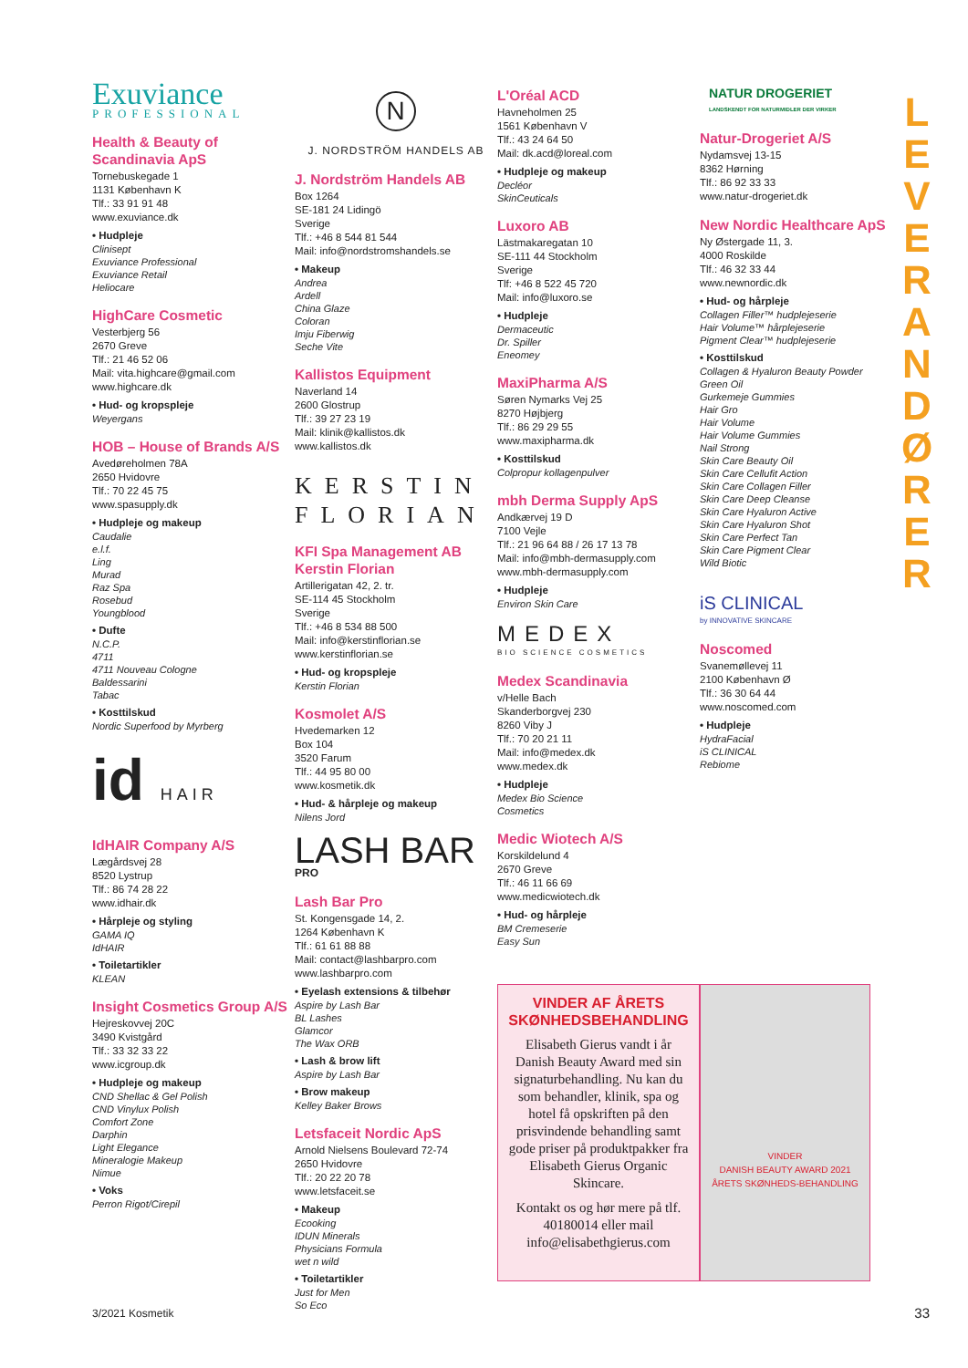Exuviance
PROFESSIONAL
Health & Beauty of Scandinavia ApS
Tornebuskegade 1
1131 København K
Tlf.: 33 91 91 48
www.exuviance.dk
• Hudpleje
Clinisept
Exuviance Professional
Exuviance Retail
Heliocare
HighCare Cosmetic
Vesterbjerg 56
2670 Greve
Tlf.: 21 46 52 06
Mail: vita.highcare@gmail.com
www.highcare.dk
• Hud- og kropspleje
Weyergans
HOB – House of Brands A/S
Avedøreholmen 78A
2650 Hvidovre
Tlf.: 70 22 45 75
www.spasupply.dk
• Hudpleje og makeup
Caudalie
e.l.f.
Ling
Murad
Raz Spa
Rosebud
Youngblood
• Dufte
N.C.P.
4711
4711 Nouveau Cologne
Baldessarini
Tabac
• Kosttilskud
Nordic Superfood by Myrberg
id HAIR
IdHAIR Company A/S
Lægårdsvej 28
8520 Lystrup
Tlf.: 86 74 28 22
www.idhair.dk
• Hårpleje og styling
GAMA IQ
IdHAIR
• Toiletartikler
KLEAN
Insight Cosmetics Group A/S
Hejreskovvej 20C
3490 Kvistgård
Tlf.: 33 32 33 22
www.icgroup.dk
• Hudpleje og makeup
CND Shellac & Gel Polish
CND Vinylux Polish
Comfort Zone
Darphin
Light Elegance
Mineralogie Makeup
Nimue
• Voks
Perron Rigot/Cirepil
N
J. NORDSTRÖM HANDELS AB
J. Nordström Handels AB
Box 1264
SE-181 24 Lidingö
Sverige
Tlf.: +46 8 544 81 544
Mail: info@nordstromshandels.se
• Makeup
Andrea
Ardell
China Glaze
Coloran
Imju Fiberwig
Seche Vite
Kallistos Equipment
Naverland 14
2600 Glostrup
Tlf.: 39 27 23 19
Mail: klinik@kallistos.dk
www.kallistos.dk
KERSTIN
FLORIAN
KFI Spa Management AB Kerstin Florian
Artillerigatan 42, 2. tr.
SE-114 45 Stockholm
Sverige
Tlf.: +46 8 534 88 500
Mail: info@kerstinflorian.se
www.kerstinflorian.se
• Hud- og kropspleje
Kerstin Florian
Kosmolet A/S
Hvedemarken 12
Box 104
3520 Farum
Tlf.: 44 95 80 00
www.kosmetik.dk
• Hud- & hårpleje og makeup
Nilens Jord
LASH BAR PRO
Lash Bar Pro
St. Kongensgade 14, 2.
1264 København K
Tlf.: 61 61 88 88
Mail: contact@lashbarpro.com
www.lashbarpro.com
• Eyelash extensions & tilbehør
Aspire by Lash Bar
BL Lashes
Glamcor
The Wax ORB
• Lash & brow lift
Aspire by Lash Bar
• Brow makeup
Kelley Baker Brows
Letsfaceit Nordic ApS
Arnold Nielsens Boulevard 72-74
2650 Hvidovre
Tlf.: 20 22 20 78
www.letsfaceit.se
• Makeup
Ecooking
IDUN Minerals
Physicians Formula
wet n wild
• Toiletartikler
Just for Men
So Eco
L'Oréal ACD
Havneholmen 25
1561 København V
Tlf.: 43 24 64 50
Mail: dk.acd@loreal.com
• Hudpleje og makeup
Decléor
SkinCeuticals
Luxoro AB
Lästmakaregatan 10
SE-111 44 Stockholm
Sverige
Tlf: +46 8 522 45 720
Mail: info@luxoro.se
• Hudpleje
Dermaceutic
Dr. Spiller
Eneomey
MaxiPharma A/S
Søren Nymarks Vej 25
8270 Højbjerg
Tlf.: 86 29 29 55
www.maxipharma.dk
• Kosttilskud
Colpropur kollagenpulver
mbh Derma Supply ApS
Andkærvej 19 D
7100 Vejle
Tlf.: 21 96 64 88 / 26 17 13 78
Mail: info@mbh-dermasupply.com
www.mbh-dermasupply.com
• Hudpleje
Environ Skin Care
MEDEX
BIO SCIENCE COSMETICS
Medex Scandinavia
v/Helle Bach
Skanderborgvej 230
8260 Viby J
Tlf.: 70 20 21 11
Mail: info@medex.dk
www.medex.dk
• Hudpleje
Medex Bio Science
Cosmetics
Medic Wiotech A/S
Korskildelund 4
2670 Greve
Tlf.: 46 11 66 69
www.medicwiotech.dk
• Hud- og hårpleje
BM Cremeserie
Easy Sun
VINDER AF ÅRETS SKØNHEDSBEHANDLING
Elisabeth Gierus vandt i år Danish Beauty Award med sin signaturbehandling. Nu kan du som behandler, klinik, spa og hotel få opskriften på den prisvindende behandling samt gode priser på produktpakker fra Elisabeth Gierus Organic Skincare.
Kontakt os og hør mere på tlf. 40180014 eller mail info@elisabethgierus.com
VINDER
DANISH BEAUTY AWARD 2021
ÅRETS SKØNHEDS-BEHANDLING
NATUR DROGERIET
LANDSKENDT FOR NATURMIDLER DER VIRKER
Natur-Drogeriet A/S
Nydamsvej 13-15
8362 Hørning
Tlf.: 86 92 33 33
www.natur-drogeriet.dk
New Nordic Healthcare ApS
Ny Østergade 11, 3.
4000 Roskilde
Tlf.: 46 32 33 44
www.newnordic.dk
• Hud- og hårpleje
Collagen Filler™ hudplejeserie
Hair Volume™ hårplejeserie
Pigment Clear™ hudplejeserie
• Kosttilskud
Collagen & Hyaluron Beauty Powder
Green Oil
Gurkemeje Gummies
Hair Gro
Hair Volume
Hair Volume Gummies
Nail Strong
Skin Care Beauty Oil
Skin Care Cellufit Action
Skin Care Collagen Filler
Skin Care Deep Cleanse
Skin Care Hyaluron Active
Skin Care Hyaluron Shot
Skin Care Perfect Tan
Skin Care Pigment Clear
Wild Biotic
iS CLINICAL
by INNOVATIVE SKINCARE
Noscomed
Svanemøllevej 11
2100 København Ø
Tlf.: 36 30 64 44
www.noscomed.com
• Hudpleje
HydraFacial
iS CLINICAL
Rebiome
L
E
V
E
R
A
N
D
Ø
R
E
R
3/2021 Kosmetik 33